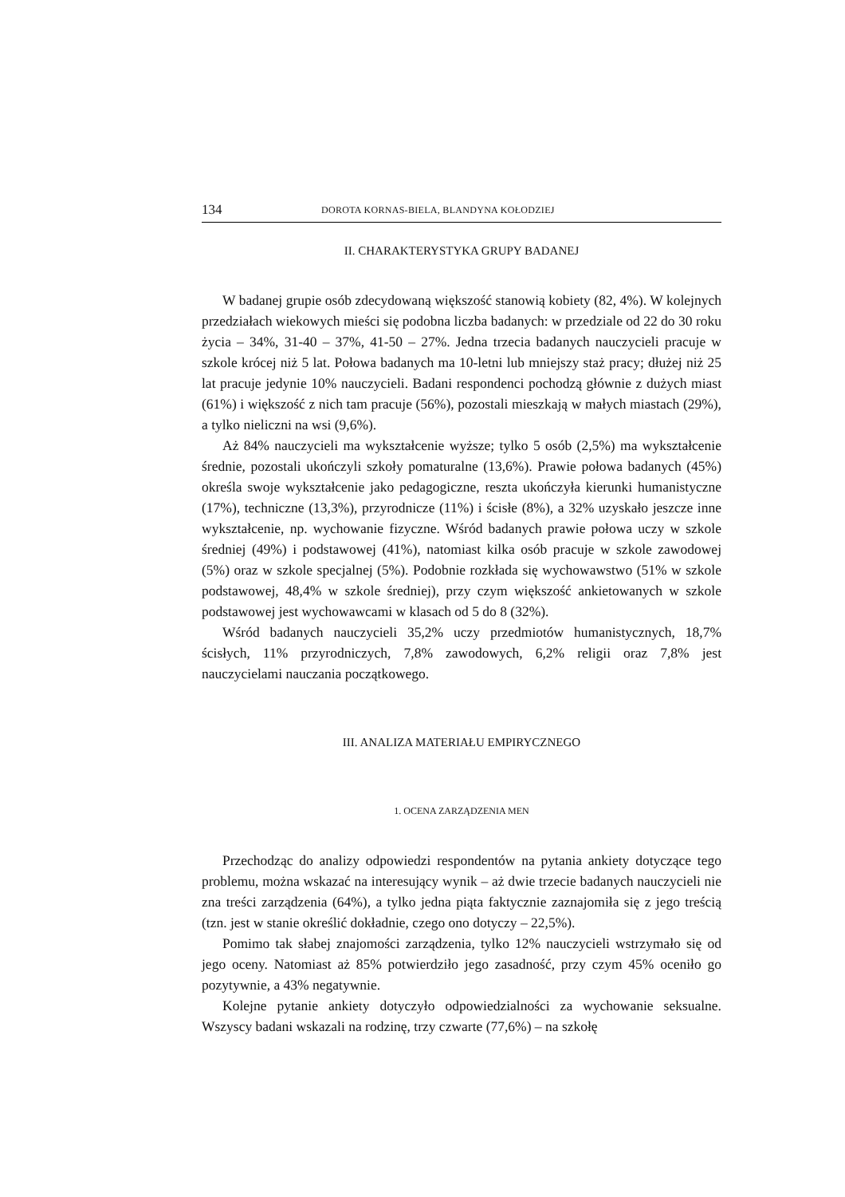134 DOROTA KORNAS-BIELA, BLANDYNA KOŁODZIEJ
II. CHARAKTERYSTYKA GRUPY BADANEJ
W badanej grupie osób zdecydowaną większość stanowią kobiety (82, 4%). W kolejnych przedziałach wiekowych mieści się podobna liczba badanych: w przedziale od 22 do 30 roku życia – 34%, 31-40 – 37%, 41-50 – 27%. Jedna trzecia badanych nauczycieli pracuje w szkole krócej niż 5 lat. Połowa badanych ma 10-letni lub mniejszy staż pracy; dłużej niż 25 lat pracuje jedynie 10% nauczycieli. Badani respondenci pochodzą głównie z dużych miast (61%) i większość z nich tam pracuje (56%), pozostali mieszkają w małych miastach (29%), a tylko nieliczni na wsi (9,6%).
Aż 84% nauczycieli ma wykształcenie wyższe; tylko 5 osób (2,5%) ma wykształcenie średnie, pozostali ukończyli szkoły pomaturalne (13,6%). Prawie połowa badanych (45%) określa swoje wykształcenie jako pedagogiczne, reszta ukończyła kierunki humanistyczne (17%), techniczne (13,3%), przyrodnicze (11%) i ścisłe (8%), a 32% uzyskało jeszcze inne wykształcenie, np. wychowanie fizyczne. Wśród badanych prawie połowa uczy w szkole średniej (49%) i podstawowej (41%), natomiast kilka osób pracuje w szkole zawodowej (5%) oraz w szkole specjalnej (5%). Podobnie rozkłada się wychowawstwo (51% w szkole podstawowej, 48,4% w szkole średniej), przy czym większość ankietowanych w szkole podstawowej jest wychowawcami w klasach od 5 do 8 (32%).
Wśród badanych nauczycieli 35,2% uczy przedmiotów humanistycznych, 18,7% ścisłych, 11% przyrodniczych, 7,8% zawodowych, 6,2% religii oraz 7,8% jest nauczycielami nauczania początkowego.
III. ANALIZA MATERIAŁU EMPIRYCZNEGO
1. OCENA ZARZĄDZENIA MEN
Przechodząc do analizy odpowiedzi respondentów na pytania ankiety dotyczące tego problemu, można wskazać na interesujący wynik – aż dwie trzecie badanych nauczycieli nie zna treści zarządzenia (64%), a tylko jedna piąta faktycznie zaznajomiła się z jego treścią (tzn. jest w stanie określić dokładnie, czego ono dotyczy – 22,5%).
Pomimo tak słabej znajomości zarządzenia, tylko 12% nauczycieli wstrzymało się od jego oceny. Natomiast aż 85% potwierdziło jego zasadność, przy czym 45% oceniło go pozytywnie, a 43% negatywnie.
Kolejne pytanie ankiety dotyczyło odpowiedzialności za wychowanie seksualne. Wszyscy badani wskazali na rodzinę, trzy czwarte (77,6%) – na szkołę